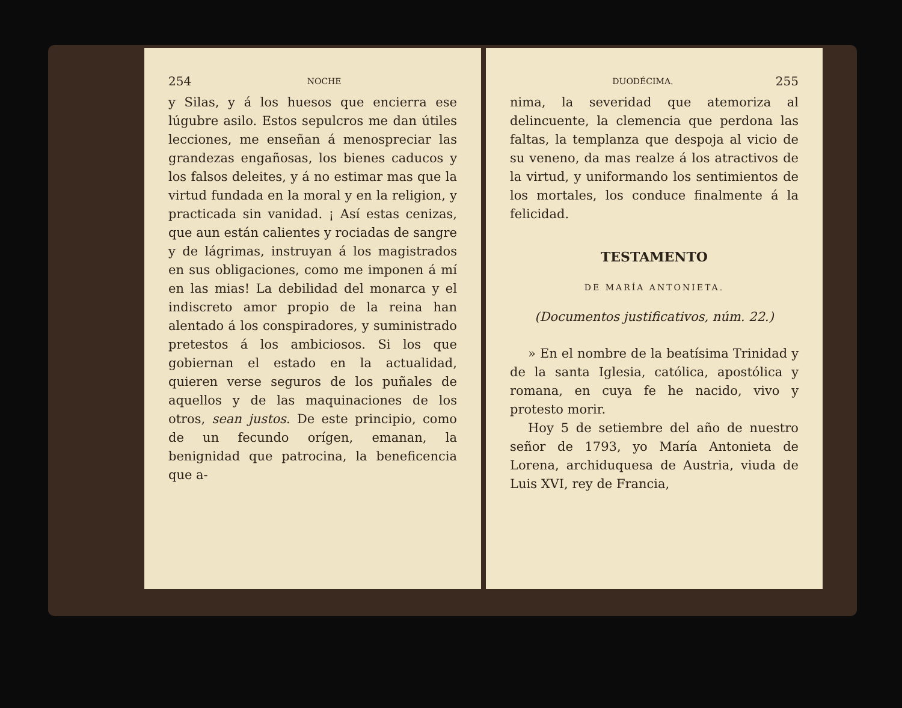254 NOCHE
y Silas, y á los huesos que encierra ese lúgubre asilo. Estos sepulcros me dan útiles lecciones, me enseñan á menospreciar las grandezas engañosas, los bienes caducos y los falsos deleites, y á no estimar mas que la virtud fundada en la moral y en la religion, y practicada sin vanidad. ¡ Así estas cenizas, que aun están calientes y rociadas de sangre y de lágrimas, instruyan á los magistrados en sus obligaciones, como me imponen á mí en las mias! La debilidad del monarca y el indiscreto amor propio de la reina han alentado á los conspiradores, y suministrado pretestos á los ambiciosos. Si los que gobiernan el estado en la actualidad, quieren verse seguros de los puñales de aquellos y de las maquinaciones de los otros, sean justos. De este principio, como de un fecundo orígen, emanan, la benignidad que patrocina, la beneficencia que a-
DUODÉCIMA. 255
nima, la severidad que atemoriza al delincuente, la clemencia que perdona las faltas, la templanza que despoja al vicio de su veneno, da mas realze á los atractivos de la virtud, y uniformando los sentimientos de los mortales, los conduce finalmente á la felicidad.
TESTAMENTO
DE MARÍA ANTONIETA.
(Documentos justificativos, núm. 22.)
» En el nombre de la beatísima Trinidad y de la santa Iglesia, católica, apostólica y romana, en cuya fe he nacido, vivo y protesto morir.
Hoy 5 de setiembre del año de nuestro señor de 1793, yo María Antonieta de Lorena, archiduquesa de Austria, viuda de Luis XVI, rey de Francia,